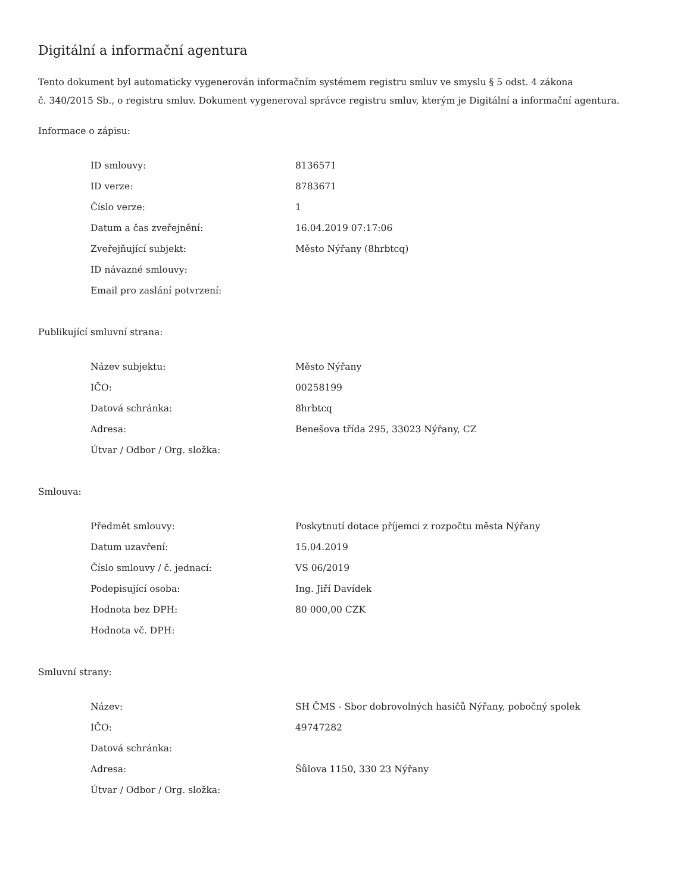Digitální a informační agentura
Tento dokument byl automaticky vygenerován informačním systémem registru smluv ve smyslu § 5 odst. 4 zákona
č. 340/2015 Sb., o registru smluv. Dokument vygeneroval správce registru smluv, kterým je Digitální a informační agentura.
Informace o zápisu:
| ID smlouvy: | 8136571 |
| ID verze: | 8783671 |
| Číslo verze: | 1 |
| Datum a čas zveřejnění: | 16.04.2019 07:17:06 |
| Zveřejňující subjekt: | Město Nýřany (8hrbtcq) |
| ID návazné smlouvy: | |
| Email pro zaslání potvrzení: | |
Publikující smluvní strana:
| Název subjektu: | Město Nýřany |
| IČO: | 00258199 |
| Datová schránka: | 8hrbtcq |
| Adresa: | Benešova třída 295, 33023 Nýřany, CZ |
| Útvar / Odbor / Org. složka: | |
Smlouva:
| Předmět smlouvy: | Poskytnutí dotace příjemci z rozpočtu města Nýřany |
| Datum uzavření: | 15.04.2019 |
| Číslo smlouvy / č. jednací: | VS 06/2019 |
| Podepisující osoba: | Ing. Jiří Davídek |
| Hodnota bez DPH: | 80 000,00 CZK |
| Hodnota vč. DPH: | |
Smluvní strany:
| Název: | SH ČMS - Sbor dobrovolných hasičů Nýřany, pobočný spolek |
| IČO: | 49747282 |
| Datová schránka: | |
| Adresa: | Šůlova 1150, 330 23 Nýřany |
| Útvar / Odbor / Org. složka: | |